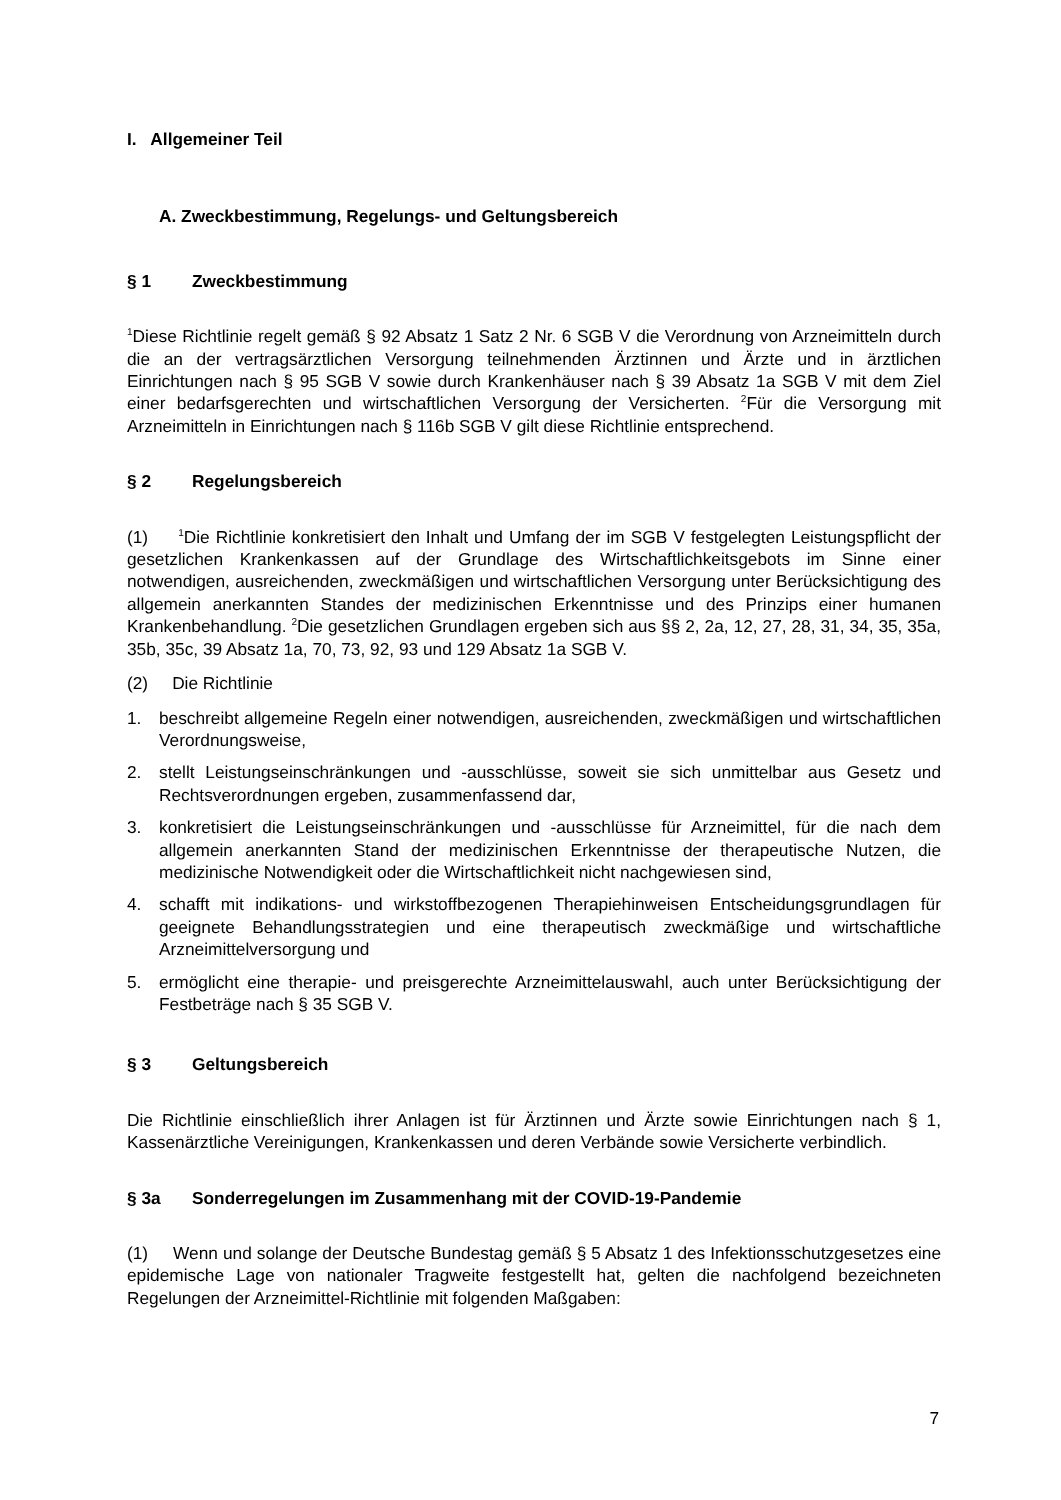I. Allgemeiner Teil
A. Zweckbestimmung, Regelungs- und Geltungsbereich
§ 1 Zweckbestimmung
<sup>1</sup> Diese Richtlinie regelt gemäß § 92 Absatz 1 Satz 2 Nr. 6 SGB V die Verordnung von Arzneimitteln durch die an der vertragsärztlichen Versorgung teilnehmenden Ärztinnen und Ärzte und in ärztlichen Einrichtungen nach § 95 SGB V sowie durch Krankenhäuser nach § 39 Absatz 1a SGB V mit dem Ziel einer bedarfsgerechten und wirtschaftlichen Versorgung der Versicherten. <sup>2</sup>Für die Versorgung mit Arzneimitteln in Einrichtungen nach § 116b SGB V gilt diese Richtlinie entsprechend.
§ 2 Regelungsbereich
(1) <sup>1</sup>Die Richtlinie konkretisiert den Inhalt und Umfang der im SGB V festgelegten Leistungspflicht der gesetzlichen Krankenkassen auf der Grundlage des Wirtschaftlichkeitsgebots im Sinne einer notwendigen, ausreichenden, zweckmäßigen und wirtschaftlichen Versorgung unter Berücksichtigung des allgemein anerkannten Standes der medizinischen Erkenntnisse und des Prinzips einer humanen Krankenbehandlung. <sup>2</sup>Die gesetzlichen Grundlagen ergeben sich aus §§ 2, 2a, 12, 27, 28, 31, 34, 35, 35a, 35b, 35c, 39 Absatz 1a, 70, 73, 92, 93 und 129 Absatz 1a SGB V.
(2) Die Richtlinie
1. beschreibt allgemeine Regeln einer notwendigen, ausreichenden, zweckmäßigen und wirtschaftlichen Verordnungsweise,
2. stellt Leistungseinschränkungen und -ausschlüsse, soweit sie sich unmittelbar aus Gesetz und Rechtsverordnungen ergeben, zusammenfassend dar,
3. konkretisiert die Leistungseinschränkungen und -ausschlüsse für Arzneimittel, für die nach dem allgemein anerkannten Stand der medizinischen Erkenntnisse der therapeutische Nutzen, die medizinische Notwendigkeit oder die Wirtschaftlichkeit nicht nachgewiesen sind,
4. schafft mit indikations- und wirkstoffbezogenen Therapiehinweisen Entscheidungsgrundlagen für geeignete Behandlungsstrategien und eine therapeutisch zweckmäßige und wirtschaftliche Arzneimittelversorgung und
5. ermöglicht eine therapie- und preisgerechte Arzneimittelauswahl, auch unter Berücksichtigung der Festbeträge nach § 35 SGB V.
§ 3 Geltungsbereich
Die Richtlinie einschließlich ihrer Anlagen ist für Ärztinnen und Ärzte sowie Einrichtungen nach § 1, Kassenärztliche Vereinigungen, Krankenkassen und deren Verbände sowie Versicherte verbindlich.
§ 3a Sonderregelungen im Zusammenhang mit der COVID-19-Pandemie
(1) Wenn und solange der Deutsche Bundestag gemäß § 5 Absatz 1 des Infektionsschutzgesetzes eine epidemische Lage von nationaler Tragweite festgestellt hat, gelten die nachfolgend bezeichneten Regelungen der Arzneimittel-Richtlinie mit folgenden Maßgaben:
7